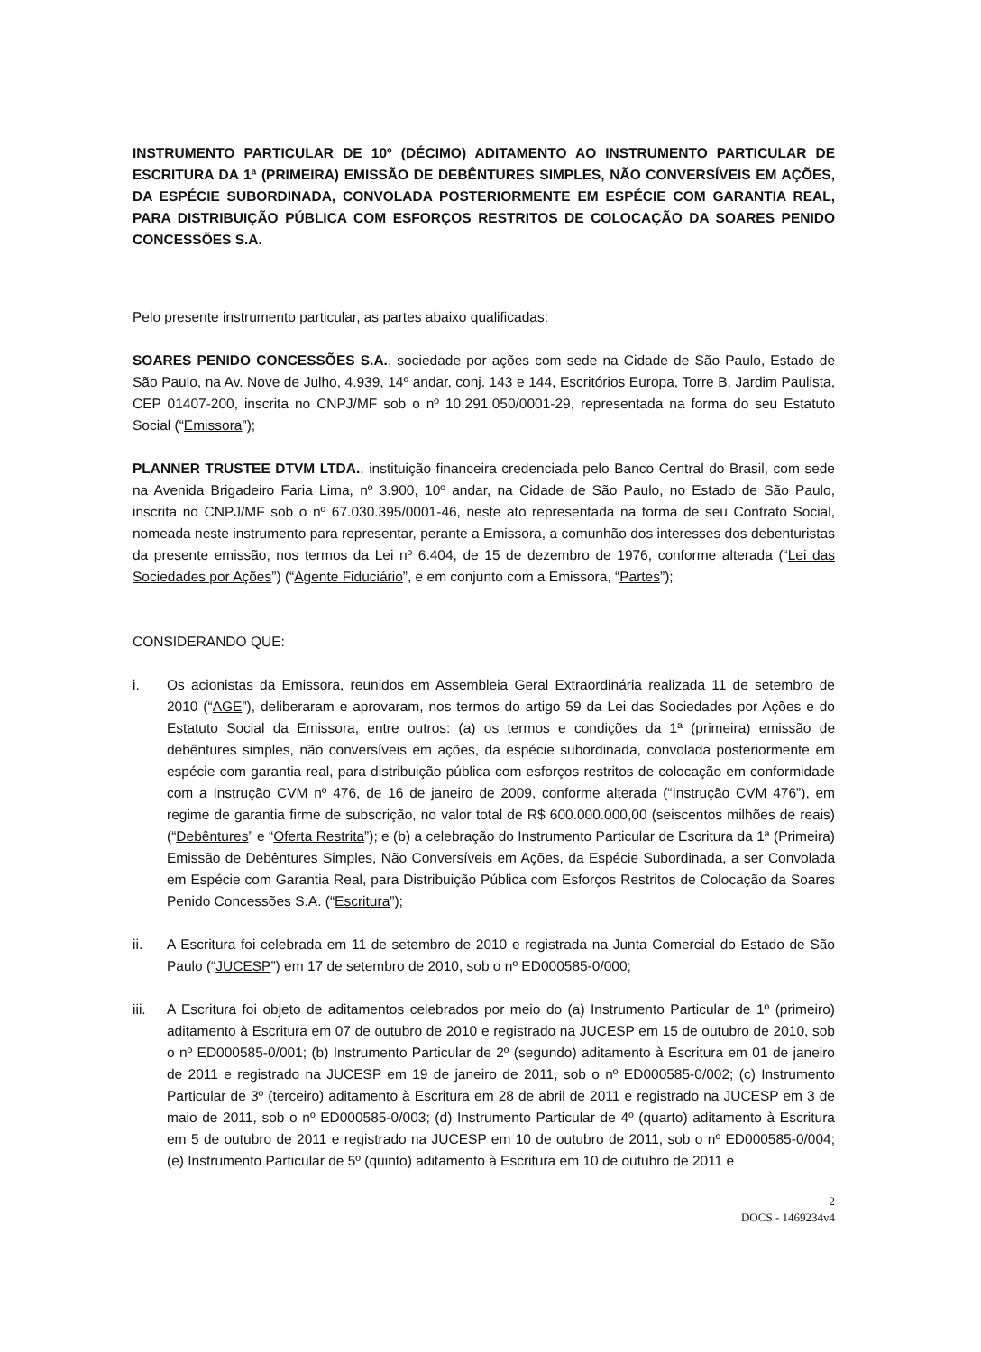INSTRUMENTO PARTICULAR DE 10º (DÉCIMO) ADITAMENTO AO INSTRUMENTO PARTICULAR DE ESCRITURA DA 1ª (PRIMEIRA) EMISSÃO DE DEBÊNTURES SIMPLES, NÃO CONVERSÍVEIS EM AÇÕES, DA ESPÉCIE SUBORDINADA, CONVOLADA POSTERIORMENTE EM ESPÉCIE COM GARANTIA REAL, PARA DISTRIBUIÇÃO PÚBLICA COM ESFORÇOS RESTRITOS DE COLOCAÇÃO DA SOARES PENIDO CONCESSÕES S.A.
Pelo presente instrumento particular, as partes abaixo qualificadas:
SOARES PENIDO CONCESSÕES S.A., sociedade por ações com sede na Cidade de São Paulo, Estado de São Paulo, na Av. Nove de Julho, 4.939, 14º andar, conj. 143 e 144, Escritórios Europa, Torre B, Jardim Paulista, CEP 01407-200, inscrita no CNPJ/MF sob o nº 10.291.050/0001-29, representada na forma do seu Estatuto Social (“Emissora”);
PLANNER TRUSTEE DTVM LTDA., instituição financeira credenciada pelo Banco Central do Brasil, com sede na Avenida Brigadeiro Faria Lima, nº 3.900, 10º andar, na Cidade de São Paulo, no Estado de São Paulo, inscrita no CNPJ/MF sob o nº 67.030.395/0001-46, neste ato representada na forma de seu Contrato Social, nomeada neste instrumento para representar, perante a Emissora, a comunhão dos interesses dos debenturistas da presente emissão, nos termos da Lei nº 6.404, de 15 de dezembro de 1976, conforme alterada (“Lei das Sociedades por Ações”) (“Agente Fiduciário”, e em conjunto com a Emissora, “Partes”);
CONSIDERANDO QUE:
i. Os acionistas da Emissora, reunidos em Assembleia Geral Extraordinária realizada 11 de setembro de 2010 (“AGE”), deliberaram e aprovaram, nos termos do artigo 59 da Lei das Sociedades por Ações e do Estatuto Social da Emissora, entre outros: (a) os termos e condições da 1ª (primeira) emissão de debêntures simples, não conversíveis em ações, da espécie subordinada, convolada posteriormente em espécie com garantia real, para distribuição pública com esforços restritos de colocação em conformidade com a Instrução CVM nº 476, de 16 de janeiro de 2009, conforme alterada (“Instrução CVM 476”), em regime de garantia firme de subscrição, no valor total de R$ 600.000.000,00 (seiscentos milhões de reais) (“Debêntures” e “Oferta Restrita”); e (b) a celebração do Instrumento Particular de Escritura da 1ª (Primeira) Emissão de Debêntures Simples, Não Conversíveis em Ações, da Espécie Subordinada, a ser Convolada em Espécie com Garantia Real, para Distribuição Pública com Esforços Restritos de Colocação da Soares Penido Concessões S.A. (“Escritura”);
ii. A Escritura foi celebrada em 11 de setembro de 2010 e registrada na Junta Comercial do Estado de São Paulo (“JUCESP”) em 17 de setembro de 2010, sob o nº ED000585-0/000;
iii. A Escritura foi objeto de aditamentos celebrados por meio do (a) Instrumento Particular de 1º (primeiro) aditamento à Escritura em 07 de outubro de 2010 e registrado na JUCESP em 15 de outubro de 2010, sob o nº ED000585-0/001; (b) Instrumento Particular de 2º (segundo) aditamento à Escritura em 01 de janeiro de 2011 e registrado na JUCESP em 19 de janeiro de 2011, sob o nº ED000585-0/002; (c) Instrumento Particular de 3º (terceiro) aditamento à Escritura em 28 de abril de 2011 e registrado na JUCESP em 3 de maio de 2011, sob o nº ED000585-0/003; (d) Instrumento Particular de 4º (quarto) aditamento à Escritura em 5 de outubro de 2011 e registrado na JUCESP em 10 de outubro de 2011, sob o nº ED000585-0/004; (e) Instrumento Particular de 5º (quinto) aditamento à Escritura em 10 de outubro de 2011 e
2
DOCS - 1469234v4